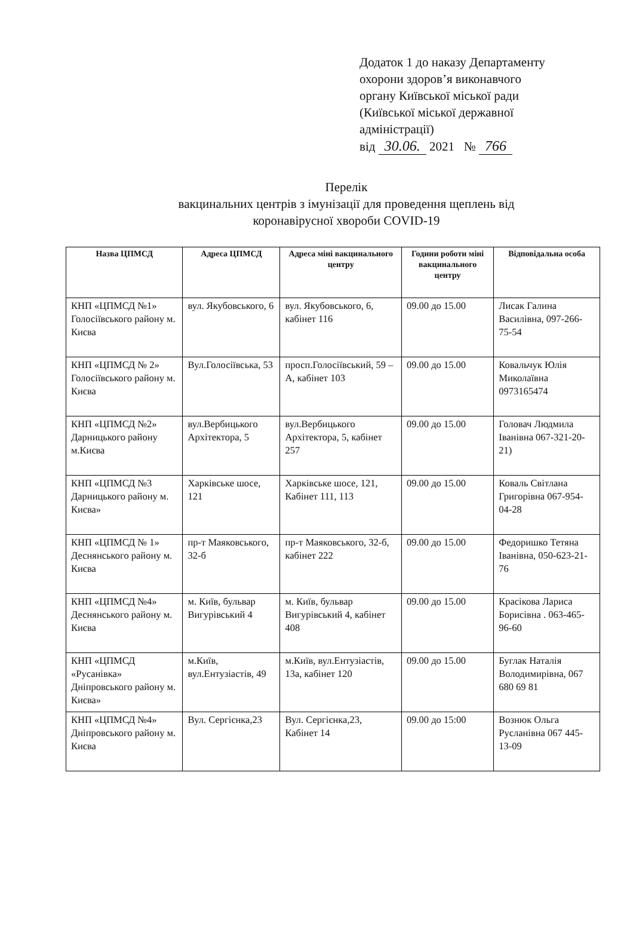Додаток 1 до наказу Департаменту
охорони здоров’я виконавчого
органу Київської міської ради
(Київської міської державної
адміністрації)
від 30.06. 2021 № 766
Перелік
вакцинальних центрів з імунізації для проведення щеплень від
коронавірусної хвороби COVID-19
| Назва ЦПМСД | Адреса ЦПМСД | Адреса міні вакцинального центру | Години роботи міні вакцинального центру | Відповідальна особа |
| --- | --- | --- | --- | --- |
| КНП «ЦПМСД №1» Голосіївського району м. Києва | вул. Якубовського, 6 | вул. Якубовського, 6, кабінет 116 | 09.00 до 15.00 | Лисак Галина Василівна, 097-266-75-54 |
| КНП «ЦПМСД № 2» Голосіївського району м. Києва | Вул.Голосіївська, 53 | просп.Голосіївський, 59 – А, кабінет 103 | 09.00 до 15.00 | Ковальчук Юлія Миколаївна 0973165474 |
| КНП «ЦПМСД №2» Дарницького району м.Києва | вул.Вербицького Архітектора, 5 | вул.Вербицького Архітектора, 5, кабінет 257 | 09.00 до 15.00 | Головач Людмила Іванівна 067-321-20-21) |
| КНП «ЦПМСД №3 Дарницького району м. Києва» | Харківське шосе, 121 | Харківське шосе, 121, Кабінет 111, 113 | 09.00 до 15.00 | Коваль Світлана Григорівна 067-954-04-28 |
| КНП «ЦПМСД № 1» Деснянського району м. Києва | пр-т Маяковського, 32-б | пр-т Маяковського, 32-б, кабінет 222 | 09.00 до 15.00 | Федоришко Тетяна Іванівна, 050-623-21-76 |
| КНП «ЦПМСД №4» Деснянського району м. Києва | м. Київ, бульвар Вигурівський 4 | м. Київ, бульвар Вигурівський 4, кабінет 408 | 09.00 до 15.00 | Красікова Лариса Борисівна . 063-465-96-60 |
| КНП «ЦПМСД «Русанівка» Дніпровського району м. Києва» | м.Київ, вул.Ентузіастів, 49 | м.Київ, вул.Ентузіастів, 13а, кабінет 120 | 09.00 до 15.00 | Буглак Наталія Володимирівна, 067 680 69 81 |
| КНП «ЦПМСД №4» Дніпровського району м. Києва | Вул. Сергієнка,23 | Вул. Сергієнка,23, Кабінет 14 | 09.00 до 15:00 | Вознюк Ольга Русланівна 067 445-13-09 |